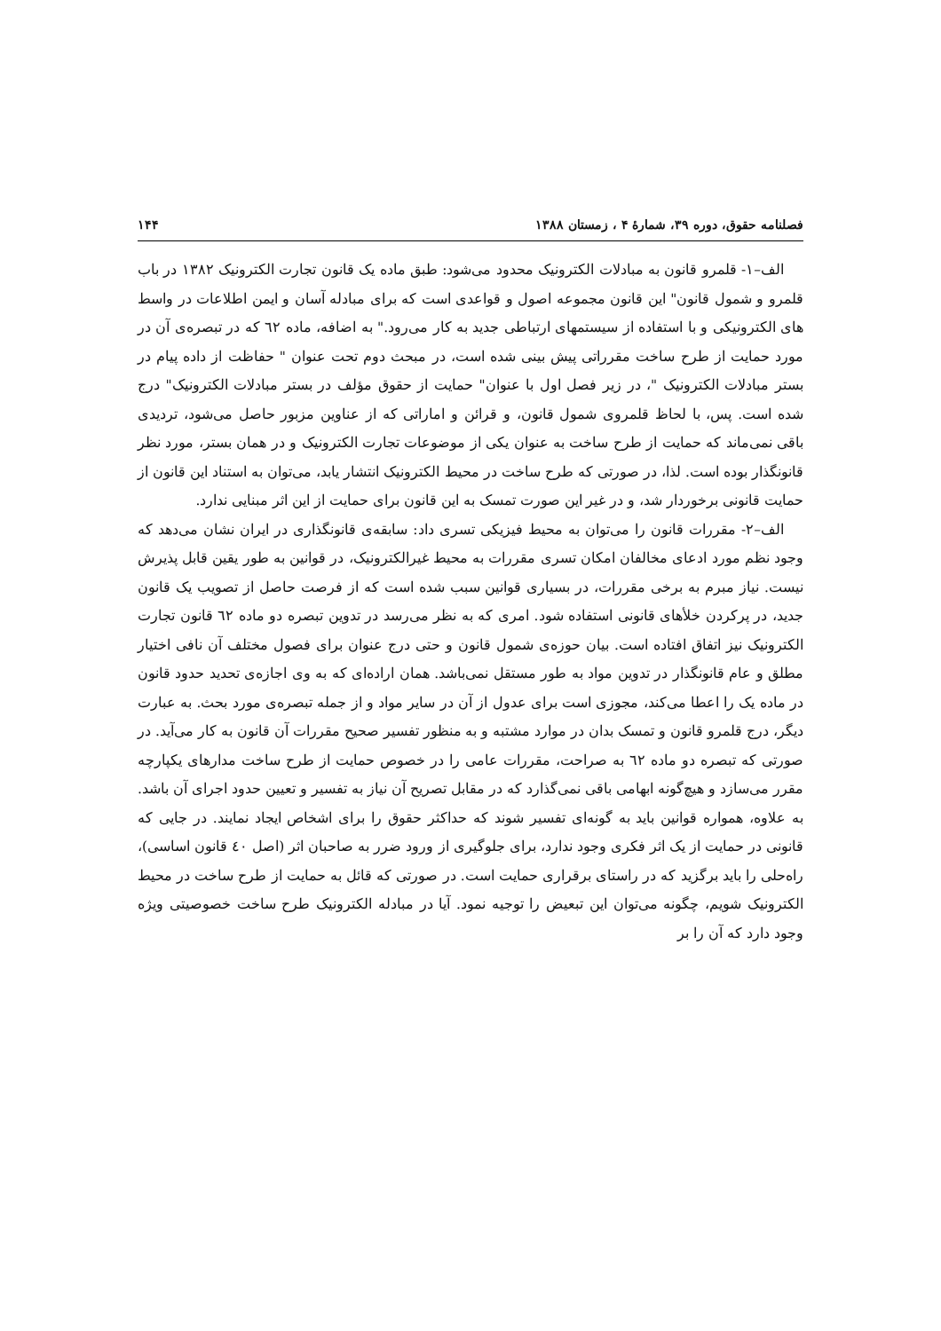فصلنامه حقوق، دوره ۳۹، شمارهٔ ۴ ، زمستان ۱۳۸۸ ۱۴۴
الف–۱- قلمرو قانون به مبادلات الکترونیک محدود می‌شود: طبق ماده یک قانون تجارت الکترونیک ۱۳۸۲ در باب قلمرو و شمول قانون" این قانون مجموعه اصول و قواعدی است که برای مبادله آسان و ایمن اطلاعات در واسط های الکترونیکی و با استفاده از سیستمهای ارتباطی جدید به کار می‌رود." به اضافه، ماده ٦٢ که در تبصره‌ی آن در مورد حمایت از طرح ساخت مقرراتی پیش بینی شده است، در مبحث دوم تحت عنوان " حفاظت از داده پیام در بستر مبادلات الکترونیک "، در زیر فصل اول با عنوان" حمایت از حقوق مؤلف در بستر مبادلات الکترونیک" درج شده است. پس، با لحاظ قلمروی شمول قانون، و قرائن و اماراتی که از عناوین مزبور حاصل می‌شود، تردیدی باقی نمی‌ماند که حمایت از طرح ساخت به عنوان یکی از موضوعات تجارت الکترونیک و در همان بستر، مورد نظر قانونگذار بوده است. لذا، در صورتی که طرح ساخت در محیط الکترونیک انتشار یابد، می‌توان به استناد این قانون از حمایت قانونی برخوردار شد، و در غیر این صورت تمسک به این قانون برای حمایت از این اثر مبنایی ندارد.
الف–۲- مقررات قانون را می‌توان به محیط فیزیکی تسری داد: سابقه‌ی قانونگذاری در ایران نشان می‌دهد که وجود نظم مورد ادعای مخالفان امکان تسری مقررات به محیط غیرالکترونیک، در قوانین به طور یقین قابل پذیرش نیست. نیاز مبرم به برخی مقررات، در بسیاری قوانین سبب شده است که از فرصت حاصل از تصویب یک قانون جدید، در پرکردن خلأهای قانونی استفاده شود. امری که به نظر می‌رسد در تدوین تبصره دو ماده ٦٢ قانون تجارت الکترونیک نیز اتفاق افتاده است. بیان حوزه‌ی شمول قانون و حتی درج عنوان برای فصول مختلف آن نافی اختیار مطلق و عام قانونگذار در تدوین مواد به طور مستقل نمی‌باشد. همان اراده‌ای که به وی اجازه‌ی تحدید حدود قانون در ماده یک را اعطا می‌کند، مجوزی است برای عدول از آن در سایر مواد و از جمله تبصره‌ی مورد بحث. به عبارت دیگر، درج قلمرو قانون و تمسک بدان در موارد مشتبه و به منظور تفسیر صحیح مقررات آن قانون به کار می‌آید. در صورتی که تبصره دو ماده ٦٢ به صراحت، مقررات عامی را در خصوص حمایت از طرح ساخت مدارهای یکپارچه مقرر می‌سازد و هیچ‌گونه ابهامی باقی نمی‌گذارد که در مقابل تصریح آن نیاز به تفسیر و تعیین حدود اجرای آن باشد. به علاوه، همواره قوانین باید به گونه‌ای تفسیر شوند که حداکثر حقوق را برای اشخاص ایجاد نمایند. در جایی که قانونی در حمایت از یک اثر فکری وجود ندارد، برای جلوگیری از ورود ضرر به صاحبان اثر (اصل ٤٠ قانون اساسی)، راه‌حلی را باید برگزید که در راستای برقراری حمایت است. در صورتی که قائل به حمایت از طرح ساخت در محیط الکترونیک شویم، چگونه می‌توان این تبعیض را توجیه نمود. آیا در مبادله الکترونیک طرح ساخت خصوصیتی ویژه وجود دارد که آن را بر